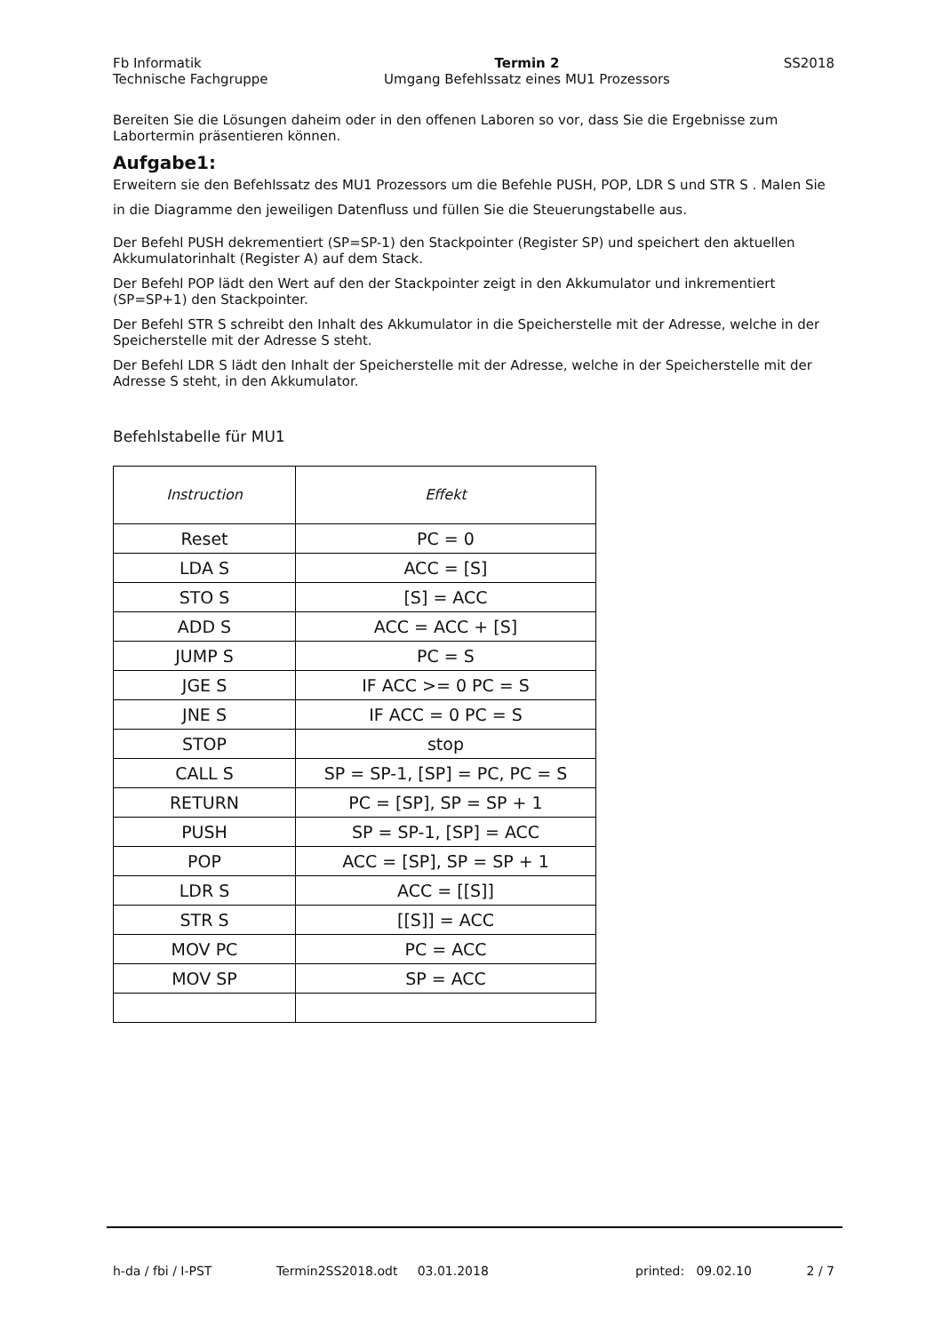Fb Informatik
Technische Fachgruppe
Termin 2
Umgang Befehlssatz eines MU1 Prozessors
SS2018
Bereiten Sie die Lösungen daheim oder in den offenen Laboren so vor, dass Sie die Ergebnisse zum Labortermin präsentieren können.
Aufgabe1:
Erweitern sie den Befehlssatz des MU1 Prozessors um die Befehle PUSH, POP, LDR S und STR S . Malen Sie in die Diagramme den jeweiligen Datenfluss und füllen Sie die Steuerungstabelle aus.
Der Befehl PUSH dekrementiert (SP=SP-1) den Stackpointer (Register SP) und speichert den aktuellen Akkumulatorinhalt (Register A) auf dem Stack.
Der Befehl POP lädt den Wert auf den der Stackpointer zeigt in den Akkumulator und inkrementiert (SP=SP+1) den Stackpointer.
Der Befehl STR S schreibt den Inhalt des Akkumulator in die Speicherstelle mit der Adresse, welche in der Speicherstelle mit der Adresse S steht.
Der Befehl LDR S lädt den Inhalt der Speicherstelle mit der Adresse, welche in der Speicherstelle mit der Adresse S steht, in den Akkumulator.
Befehlstabelle für MU1
| Instruction | Effekt |
| --- | --- |
| Reset | PC = 0 |
| LDA S | ACC = [S] |
| STO S | [S] = ACC |
| ADD S | ACC = ACC + [S] |
| JUMP S | PC = S |
| JGE S | IF ACC >= 0 PC = S |
| JNE S | IF ACC = 0 PC = S |
| STOP | stop |
| CALL S | SP = SP-1, [SP] = PC, PC = S |
| RETURN | PC = [SP], SP = SP + 1 |
| PUSH | SP = SP-1, [SP] = ACC |
| POP | ACC = [SP], SP = SP + 1 |
| LDR S | ACC = [[S]] |
| STR S | [[S]] = ACC |
| MOV PC | PC = ACC |
| MOV SP | SP = ACC |
h-da / fbi / I-PST Termin2SS2018.odt 03.01.2018 printed: 09.02.10 2 / 7